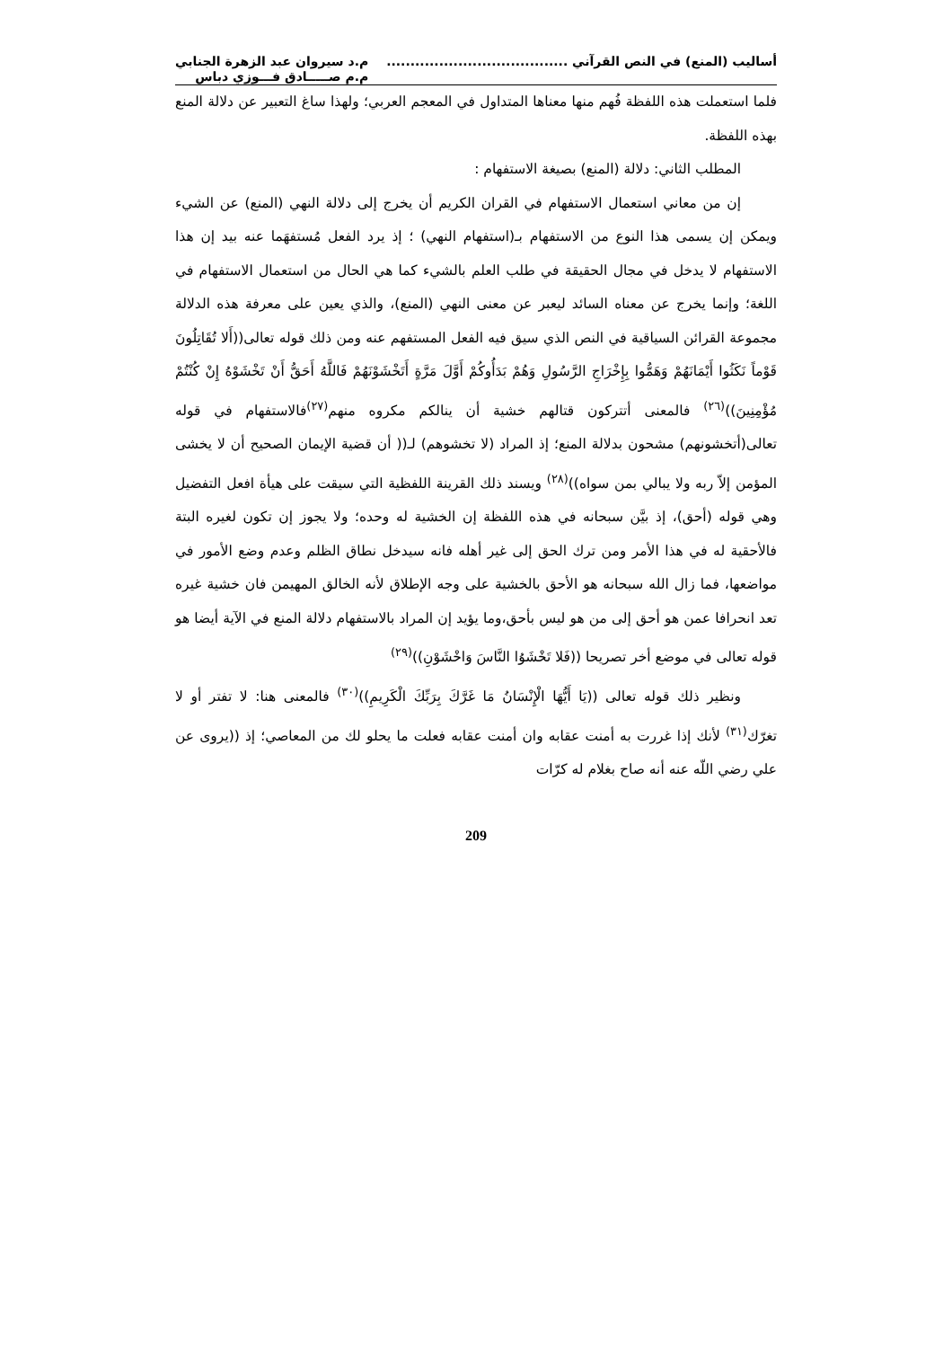أساليب (المنع) في النص القرآني ......................................
م.د سيروان عبد الزهرة الجنابي
م.م صـــــادق فـــوزي دباس
فلما استعملت هذه اللفظة فُهم منها معناها المتداول في المعجم العربي؛ ولهذا ساغ التعبير عن دلالة المنع بهذه اللفظة.
المطلب الثاني: دلالة (المنع) بصيغة الاستفهام :
إن من معاني استعمال الاستفهام في القران الكريم أن يخرج إلى دلالة النهي (المنع) عن الشيء ويمكن إن يسمى هذا النوع من الاستفهام بـ(استفهام النهي) ؛ إذ يرد الفعل مُستفهَما عنه بيد إن هذا الاستفهام لا يدخل في مجال الحقيقة في طلب العلم بالشيء كما هي الحال من استعمال الاستفهام في اللغة؛ وإنما يخرج عن معناه السائد ليعبر عن معنى النهي (المنع)، والذي يعين على معرفة هذه الدلالة مجموعة القرائن السياقية في النص الذي سيق فيه الفعل المستفهم عنه ومن ذلك قوله تعالى((أَلا تُقَاتِلُونَ قَوْماً نَكَثُوا أَيْمَانَهُمْ وَهَمُّوا بِإِخْرَاجِ الرَّسُولِ وَهُمْ بَدَأُوكُمْ أَوَّلَ مَرَّةٍ أَتَخْشَوْنَهُمْ فَاللَّهُ أَحَقُّ أَنْ تَخْشَوْهُ إِنْ كُنْتُمْ مُؤْمِنِينَ))<sup>(٢٦)</sup> فالمعنى أتتركون قتالهم خشية أن ينالكم مكروه منهم<sup>(٢٧)</sup>فالاستفهام في قوله تعالى(أتخشونهم) مشحون بدلالة المنع؛ إذ المراد (لا تخشوهم) لـ(( أن قضية الإيمان الصحيح أن لا يخشى المؤمن إلاّ ربه ولا يبالي بمن سواه))<sup>(٢٨)</sup> ويسند ذلك القرينة اللفظية التي سيقت على هيأة افعل التفضيل وهي قوله (أحق)، إذ بيَّن سبحانه في هذه اللفظة إن الخشية له وحده؛ ولا يجوز إن تكون لغيره البتة فالأحقية له في هذا الأمر ومن ترك الحق إلى غير أهله فانه سيدخل نطاق الظلم وعدم وضع الأمور في مواضعها، فما زال الله سبحانه هو الأحق بالخشية على وجه الإطلاق لأنه الخالق المهيمن فان خشية غيره تعد انحرافا عمن هو أحق إلى من هو ليس بأحق،وما يؤيد إن المراد بالاستفهام دلالة المنع في الآية أيضا هو قوله تعالى في موضع أخر تصريحا ((فَلا تَخْشَوُا النَّاسَ وَاخْشَوْنِ))<sup>(٢٩)</sup>
ونظير ذلك قوله تعالى ((يَا أَيُّهَا الْإِنْسَانُ مَا غَرَّكَ بِرَبِّكَ الْكَرِيمِ))<sup>(٣٠)</sup> فالمعنى هنا: لا تفتر أو لا تغرّك<sup>(٣١)</sup> لأنك إذا غررت به أمنت عقابه وان أمنت عقابه فعلت ما يحلو لك من المعاصي؛ إذ ((يروى عن علي رضي اللّه عنه أنه صاح بغلام له كرّات
209